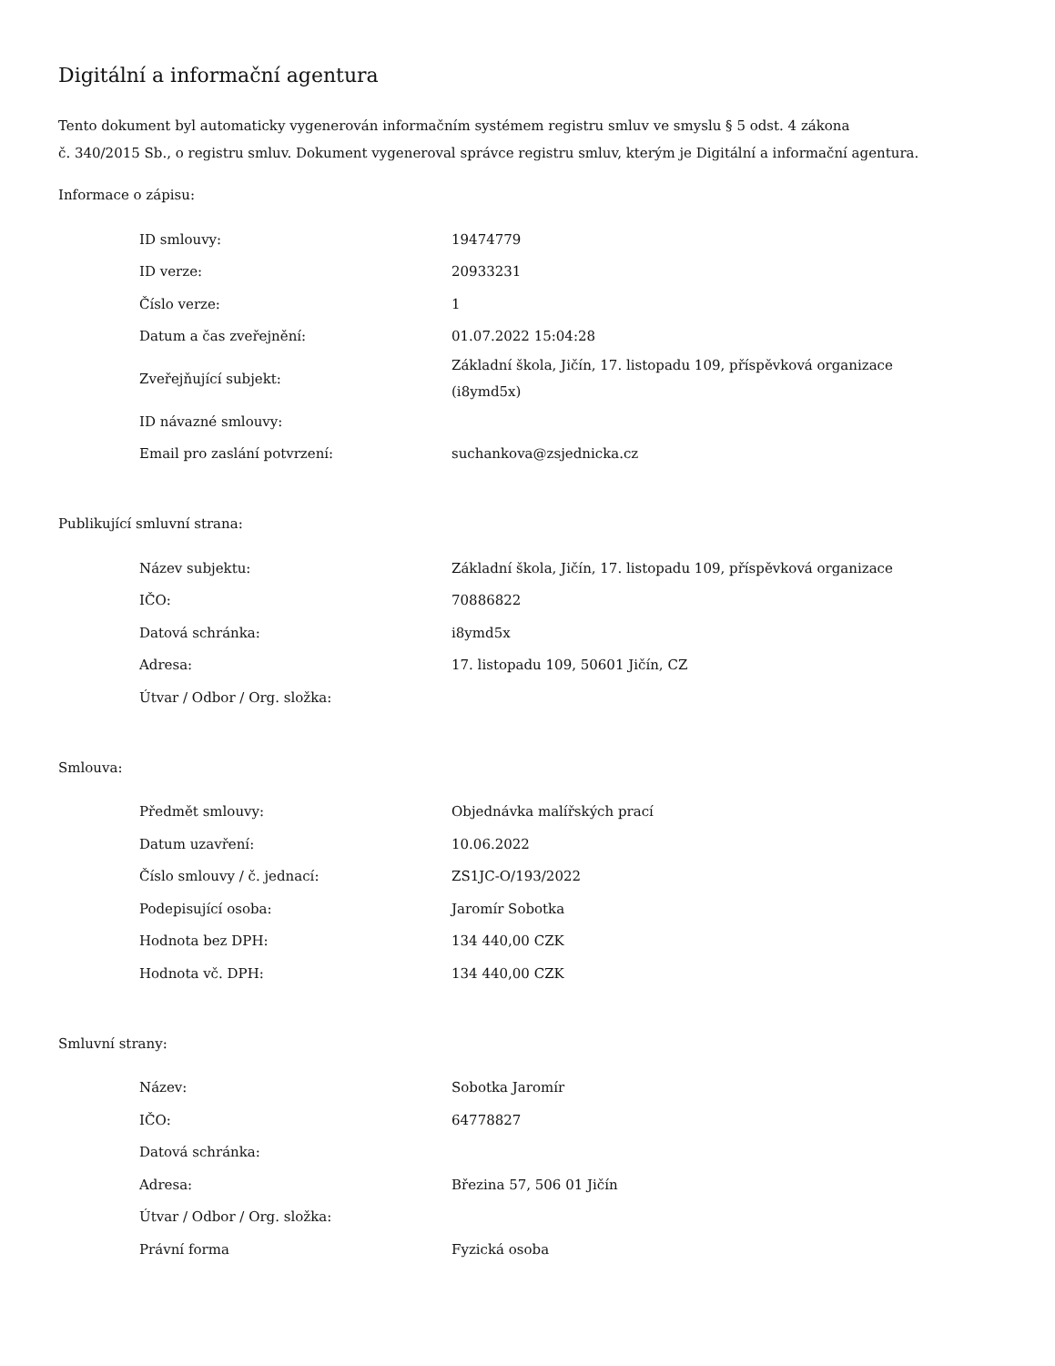Digitální a informační agentura
Tento dokument byl automaticky vygenerován informačním systémem registru smluv ve smyslu § 5 odst. 4 zákona
č. 340/2015 Sb., o registru smluv. Dokument vygeneroval správce registru smluv, kterým je Digitální a informační agentura.
Informace o zápisu:
| ID smlouvy: | 19474779 |
| ID verze: | 20933231 |
| Číslo verze: | 1 |
| Datum a čas zveřejnění: | 01.07.2022 15:04:28 |
| Zveřejňující subjekt: | Základní škola, Jičín, 17. listopadu 109, příspěvková organizace (i8ymd5x) |
| ID návazné smlouvy: | |
| Email pro zaslání potvrzení: | suchankova@zsjednicka.cz |
Publikující smluvní strana:
| Název subjektu: | Základní škola, Jičín, 17. listopadu 109, příspěvková organizace |
| IČO: | 70886822 |
| Datová schránka: | i8ymd5x |
| Adresa: | 17. listopadu 109, 50601 Jičín, CZ |
| Útvar / Odbor / Org. složka: | |
Smlouva:
| Předmět smlouvy: | Objednávka malířských prací |
| Datum uzavření: | 10.06.2022 |
| Číslo smlouvy / č. jednací: | ZS1JC-O/193/2022 |
| Podepisující osoba: | Jaromír Sobotka |
| Hodnota bez DPH: | 134 440,00 CZK |
| Hodnota vč. DPH: | 134 440,00 CZK |
Smluvní strany:
| Název: | Sobotka Jaromír |
| IČO: | 64778827 |
| Datová schránka: | |
| Adresa: | Březina 57, 506 01 Jičín |
| Útvar / Odbor / Org. složka: | |
| Právní forma | Fyzická osoba |